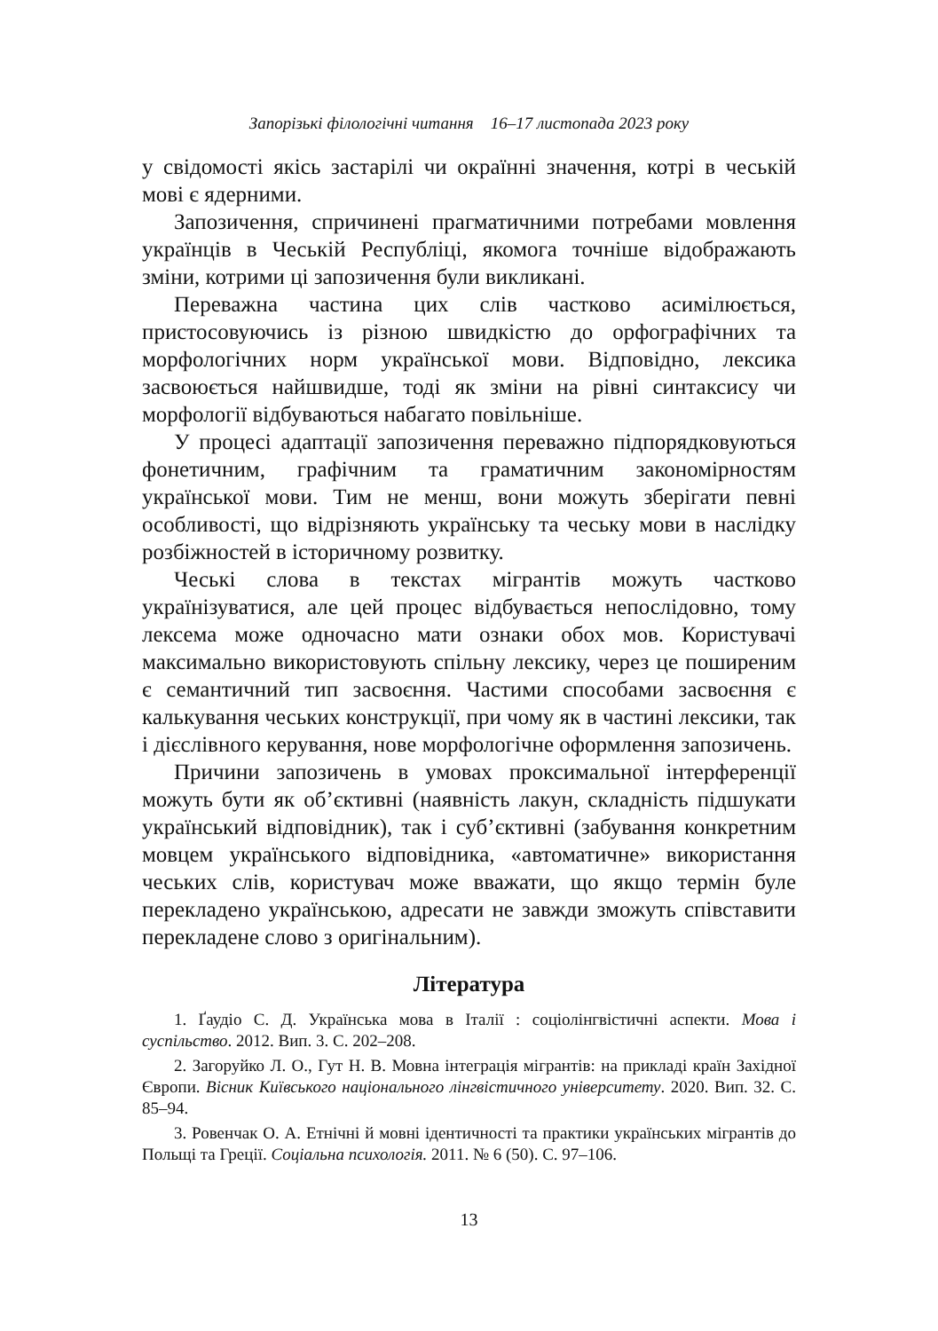Запорізькі філологічні читання 16–17 листопада 2023 року
у свідомості якісь застарілі чи окраїнні значення, котрі в чеській мові є ядерними.
Запозичення, спричинені прагматичними потребами мовлення українців в Чеській Республіці, якомога точніше відображають зміни, котрими ці запозичення були викликані.
Переважна частина цих слів частково асимілюється, пристосовуючись із різною швидкістю до орфографічних та морфологічних норм української мови. Відповідно, лексика засвоюється найшвидше, тоді як зміни на рівні синтаксису чи морфології відбуваються набагато повільніше.
У процесі адаптації запозичення переважно підпорядковуються фонетичним, графічним та граматичним закономірностям української мови. Тим не менш, вони можуть зберігати певні особливості, що відрізняють українську та чеську мови в наслідку розбіжностей в історичному розвитку.
Чеські слова в текстах мігрантів можуть частково українізуватися, але цей процес відбувається непослідовно, тому лексема може одночасно мати ознаки обох мов. Користувачі максимально використовують спільну лексику, через це поширеним є семантичний тип засвоєння. Частими способами засвоєння є калькування чеських конструкції, при чому як в частині лексики, так і дієслівного керування, нове морфологічне оформлення запозичень.
Причини запозичень в умовах проксимальної інтерференції можуть бути як об’єктивні (наявність лакун, складність підшукати український відповідник), так і суб’єктивні (забування конкретним мовцем українського відповідника, «автоматичне» використання чеських слів, користувач може вважати, що якщо термін буле перекладено українською, адресати не завжди зможуть співставити перекладене слово з оригінальним).
Література
1. Ґаудіо С. Д. Українська мова в Італії : соціолінгвістичні аспекти. Мова і суспільство. 2012. Вип. 3. С. 202–208.
2. Загоруйко Л. О., Гут Н. В. Мовна інтеграція мігрантів: на прикладі країн Західної Європи. Вісник Київського національного лінгвістичного університету. 2020. Вип. 32. С. 85–94.
3. Ровенчак О. А. Етнічні й мовні ідентичності та практики українських мігрантів до Польщі та Греції. Соціальна психологія. 2011. № 6 (50). С. 97–106.
13